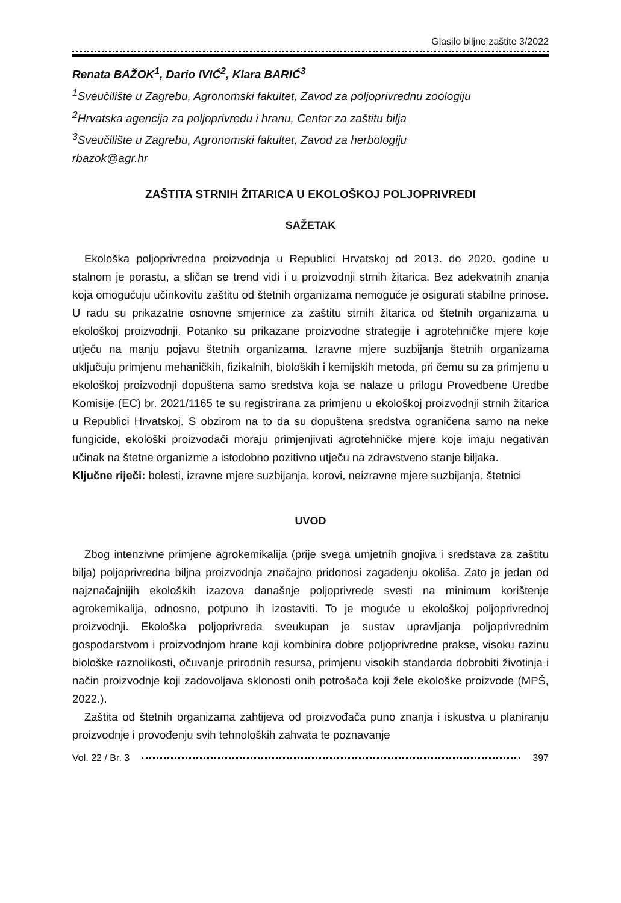Glasilo biljne zaštite 3/2022
Renata BAŽOK<sup>1</sup>, Dario IVIĆ<sup>2</sup>, Klara BARIĆ<sup>3</sup>
<sup>1</sup> Sveučilište u Zagrebu, Agronomski fakultet, Zavod za poljoprivrednu zoologiju
<sup>2</sup> Hrvatska agencija za poljoprivredu i hranu, Centar za zaštitu bilja
<sup>3</sup> Sveučilište u Zagrebu, Agronomski fakultet, Zavod za herbologiju
rbazok@agr.hr
ZAŠTITA STRNIH ŽITARICA U EKOLOŠKOJ POLJOPRIVREDI
SAŽETAK
Ekološka poljoprivredna proizvodnja u Republici Hrvatskoj od 2013. do 2020. godine u stalnom je porastu, a sličan se trend vidi i u proizvodnji strnih žitarica. Bez adekvatnih znanja koja omogućuju učinkovitu zaštitu od štetnih organizama nemoguće je osigurati stabilne prinose. U radu su prikazatne osnovne smjernice za zaštitu strnih žitarica od štetnih organizama u ekološkoj proizvodnji. Potanko su prikazane proizvodne strategije i agrotehničke mjere koje utječu na manju pojavu štetnih organizama. Izravne mjere suzbijanja štetnih organizama uključuju primjenu mehaničkih, fizikalnih, bioloških i kemijskih metoda, pri čemu su za primjenu u ekološkoj proizvodnji dopuštena samo sredstva koja se nalaze u prilogu Provedbene Uredbe Komisije (EC) br. 2021/1165 te su registrirana za primjenu u ekološkoj proizvodnji strnih žitarica u Republici Hrvatskoj. S obzirom na to da su dopuštena sredstva ograničena samo na neke fungicide, ekološki proizvođači moraju primjenjivati agrotehničke mjere koje imaju negativan učinak na štetne organizme a istodobno pozitivno utječu na zdravstveno stanje biljaka.
Ključne riječi: bolesti, izravne mjere suzbijanja, korovi, neizravne mjere suzbijanja, štetnici
UVOD
Zbog intenzivne primjene agrokemikalija (prije svega umjetnih gnojiva i sredstava za zaštitu bilja) poljoprivredna biljna proizvodnja značajno pridonosi zagađenju okoliša. Zato je jedan od najznačajnijih ekoloških izazova današnje poljoprivrede svesti na minimum korištenje agrokemikalija, odnosno, potpuno ih izostaviti. To je moguće u ekološkoj poljoprivrednoj proizvodnji. Ekološka poljoprivreda sveukupan je sustav upravljanja poljoprivrednim gospodarstvom i proizvodnjom hrane koji kombinira dobre poljoprivredne prakse, visoku razinu biološke raznolikosti, očuvanje prirodnih resursa, primjenu visokih standarda dobrobiti životinja i način proizvodnje koji zadovoljava sklonosti onih potrošača koji žele ekološke proizvode (MPŠ, 2022.).
Zaštita od štetnih organizama zahtijeva od proizvođača puno znanja i iskustva u planiranju proizvodnje i provođenju svih tehnoloških zahvata te poznavanje
Vol. 22 / Br. 3 397